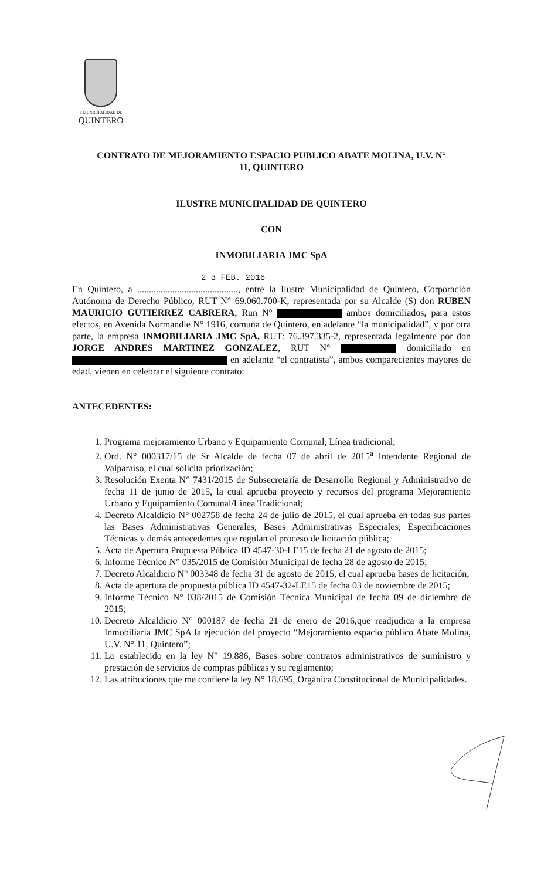I. MUNICIPALIDAD DE
QUINTERO
CONTRATO DE MEJORAMIENTO ESPACIO PUBLICO ABATE MOLINA, U.V. N°
11, QUINTERO
ILUSTRE MUNICIPALIDAD DE QUINTERO
CON
INMOBILIARIA JMC SpA
2 3 FEB. 2016
En Quintero, a ..........................................., entre la Ilustre Municipalidad de Quintero, Corporación Autónoma de Derecho Público, RUT N° 69.060.700-K, representada por su Alcalde (S) don RUBEN MAURICIO GUTIERREZ CABRERA, Run N° ambos domiciliados, para estos efectos, en Avenida Normandie N° 1916, comuna de Quintero, en adelante “la municipalidad”, y por otra parte, la empresa INMOBILIARIA JMC SpA, RUT: 76.397.335-2, representada legalmente por don JORGE ANDRES MARTINEZ GONZALEZ, RUT N° domiciliado en en adelante “el contratista”, ambos comparecientes mayores de edad, vienen en celebrar el siguiente contrato:
ANTECEDENTES:
1. Programa mejoramiento Urbano y Equipamiento Comunal, Línea tradicional;
2. Ord. N° 000317/15 de Sr Alcalde de fecha 07 de abril de 2015<sup>a</sup> Intendente Regional de Valparaíso, el cual solicita priorización;
3. Resolución Exenta N° 7431/2015 de Subsecretaría de Desarrollo Regional y Administrativo de fecha 11 de junio de 2015, la cual aprueba proyecto y recursos del programa Mejoramiento Urbano y Equipamiento Comunal/Línea Tradicional;
4. Decreto Alcaldicio N° 002758 de fecha 24 de julio de 2015, el cual aprueba en todas sus partes las Bases Administrativas Generales, Bases Administrativas Especiales, Especificaciones Técnicas y demás antecedentes que regulan el proceso de licitación pública;
5. Acta de Apertura Propuesta Pública ID 4547-30-LE15 de fecha 21 de agosto de 2015;
6. Informe Técnico N° 035/2015 de Comisión Municipal de fecha 28 de agosto de 2015;
7. Decreto Alcaldicio N° 003348 de fecha 31 de agosto de 2015, el cual aprueba bases de licitación;
8. Acta de apertura de propuesta pública ID 4547-32-LE15 de fecha 03 de noviembre de 2015;
9. Informe Técnico N° 038/2015 de Comisión Técnica Municipal de fecha 09 de diciembre de 2015;
10. Decreto Alcaldicio N° 000187 de fecha 21 de enero de 2016,que readjudica a la empresa Inmobiliaria JMC SpA la ejecución del proyecto “Mejoramiento espacio público Abate Molina, U.V. N° 11, Quintero”;
11. Lo establecido en la ley N° 19.886, Bases sobre contratos administrativos de suministro y prestación de servicios de compras públicas y su reglamento;
12. Las atribuciones que me confiere la ley N° 18.695, Orgánica Constitucional de Municipalidades.